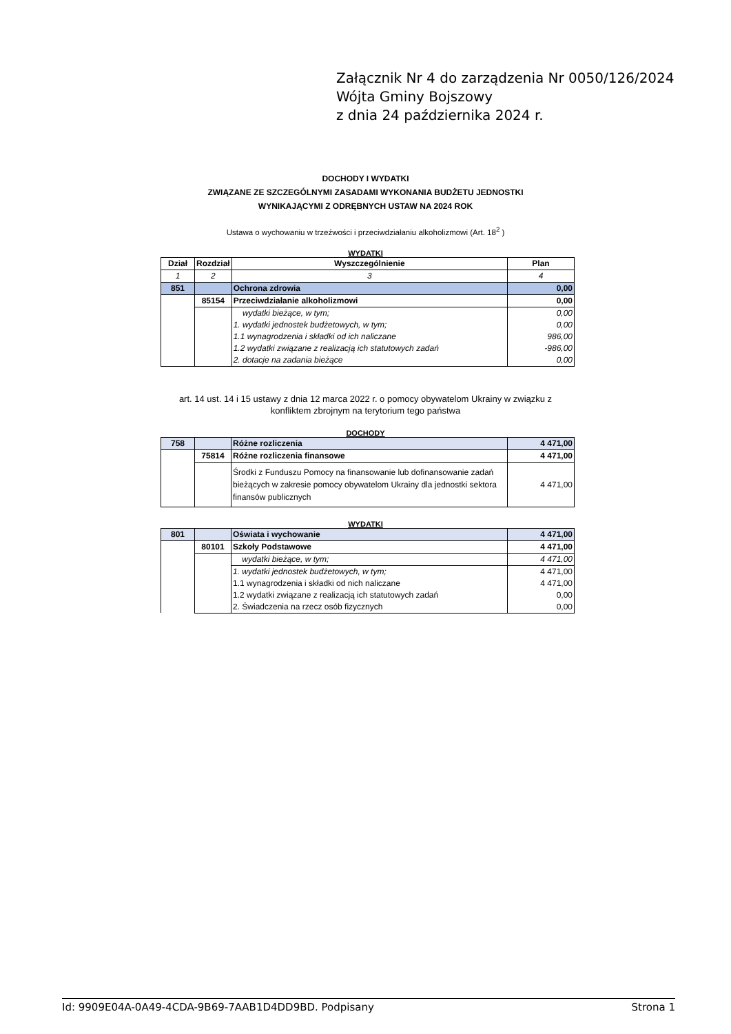Załącznik Nr 4 do zarządzenia Nr 0050/126/2024
Wójta Gminy Bojszowy
z dnia 24 października 2024 r.
DOCHODY I WYDATKI
ZWIĄZANE ZE SZCZEGÓLNYMI ZASADAMI WYKONANIA BUDŻETU JEDNOSTKI
WYNIKAJĄCYMI Z ODRĘBNYCH USTAW NA 2024 ROK
Ustawa o wychowaniu w trzeźwości i przeciwdziałaniu alkoholizmowi (Art. 18<sup>2</sup> )
WYDATKI
| Dział | Rozdział | Wyszczególnienie | Plan |
| --- | --- | --- | --- |
| 1 | 2 | 3 | 4 |
| 851 | | Ochrona zdrowia | 0,00 |
| | 85154 | Przeciwdziałanie alkoholizmowi | 0,00 |
| | | wydatki bieżące, w tym; | 0,00 |
| | | 1. wydatki jednostek budżetowych, w tym; | 0,00 |
| | | 1.1 wynagrodzenia i składki od ich naliczane | 986,00 |
| | | 1.2 wydatki związane z realizacją ich statutowych zadań | -986,00 |
| | | 2. dotacje na zadania bieżące | 0,00 |
art. 14 ust. 14 i 15 ustawy z dnia 12 marca 2022 r. o pomocy obywatelom Ukrainy w związku z
konfliktem zbrojnym na terytorium tego państwa
DOCHODY
| 758 | | Różne rozliczenia | 4 471,00 |
| | 75814 | Różne rozliczenia finansowe | 4 471,00 |
| | | Środki z Funduszu Pomocy na finansowanie lub dofinansowanie zadań bieżących w zakresie pomocy obywatelom Ukrainy dla jednostki sektora finansów publicznych | 4 471,00 |
WYDATKI
| 801 | | Oświata i wychowanie | 4 471,00 |
| | 80101 | Szkoły Podstawowe | 4 471,00 |
| | | wydatki bieżące, w tym; | 4 471,00 |
| | | 1. wydatki jednostek budżetowych, w tym; | 4 471,00 |
| | | 1.1 wynagrodzenia i składki od nich naliczane | 4 471,00 |
| | | 1.2 wydatki związane z realizacją ich statutowych zadań | 0,00 |
| | | 2. Świadczenia na rzecz osób fizycznych | 0,00 |
Id: 9909E04A-0A49-4CDA-9B69-7AAB1D4DD9BD. Podpisany Strona 1